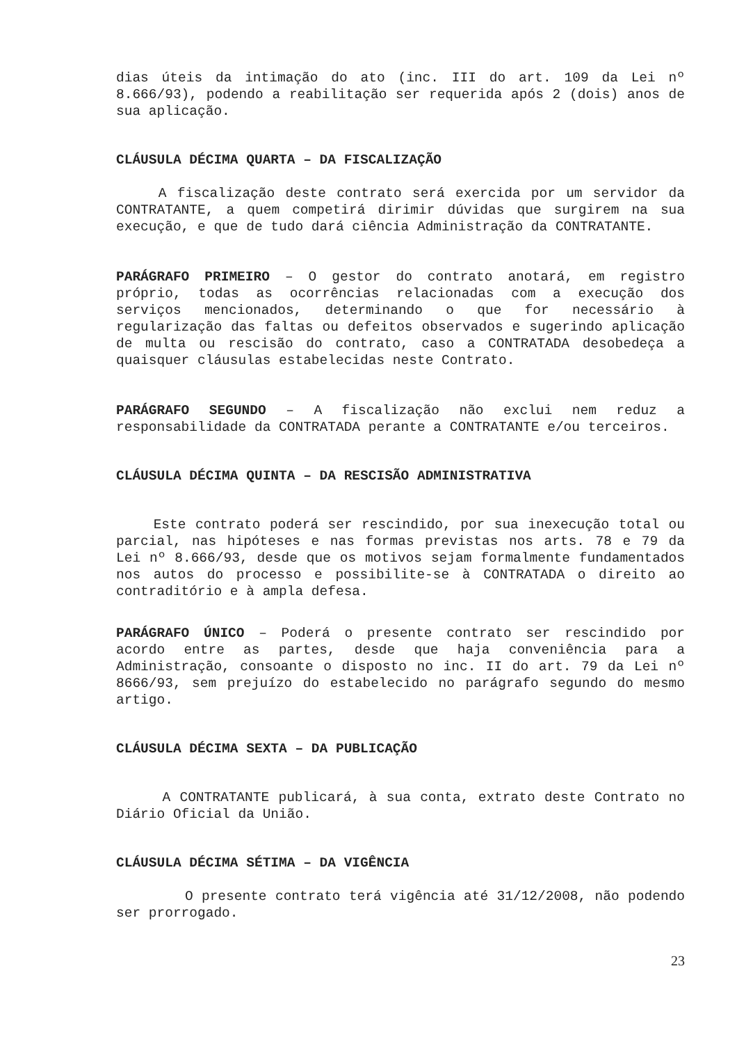dias úteis da intimação do ato (inc. III do art. 109 da Lei nº 8.666/93), podendo a reabilitação ser requerida após 2 (dois) anos de sua aplicação.
CLÁUSULA DÉCIMA QUARTA – DA FISCALIZAÇÃO
A fiscalização deste contrato será exercida por um servidor da CONTRATANTE, a quem competirá dirimir dúvidas que surgirem na sua execução, e que de tudo dará ciência Administração da CONTRATANTE.
PARÁGRAFO PRIMEIRO – O gestor do contrato anotará, em registro próprio, todas as ocorrências relacionadas com a execução dos serviços mencionados, determinando o que for necessário à regularização das faltas ou defeitos observados e sugerindo aplicação de multa ou rescisão do contrato, caso a CONTRATADA desobedeça a quaisquer cláusulas estabelecidas neste Contrato.
PARÁGRAFO SEGUNDO – A fiscalização não exclui nem reduz a responsabilidade da CONTRATADA perante a CONTRATANTE e/ou terceiros.
CLÁUSULA DÉCIMA QUINTA – DA RESCISÃO ADMINISTRATIVA
Este contrato poderá ser rescindido, por sua inexecução total ou parcial, nas hipóteses e nas formas previstas nos arts. 78 e 79 da Lei nº 8.666/93, desde que os motivos sejam formalmente fundamentados nos autos do processo e possibilite-se à CONTRATADA o direito ao contraditório e à ampla defesa.
PARÁGRAFO ÚNICO – Poderá o presente contrato ser rescindido por acordo entre as partes, desde que haja conveniência para a Administração, consoante o disposto no inc. II do art. 79 da Lei nº 8666/93, sem prejuízo do estabelecido no parágrafo segundo do mesmo artigo.
CLÁUSULA DÉCIMA SEXTA – DA PUBLICAÇÃO
A CONTRATANTE publicará, à sua conta, extrato deste Contrato no Diário Oficial da União.
CLÁUSULA DÉCIMA SÉTIMA – DA VIGÊNCIA
O presente contrato terá vigência até 31/12/2008, não podendo ser prorrogado.
23